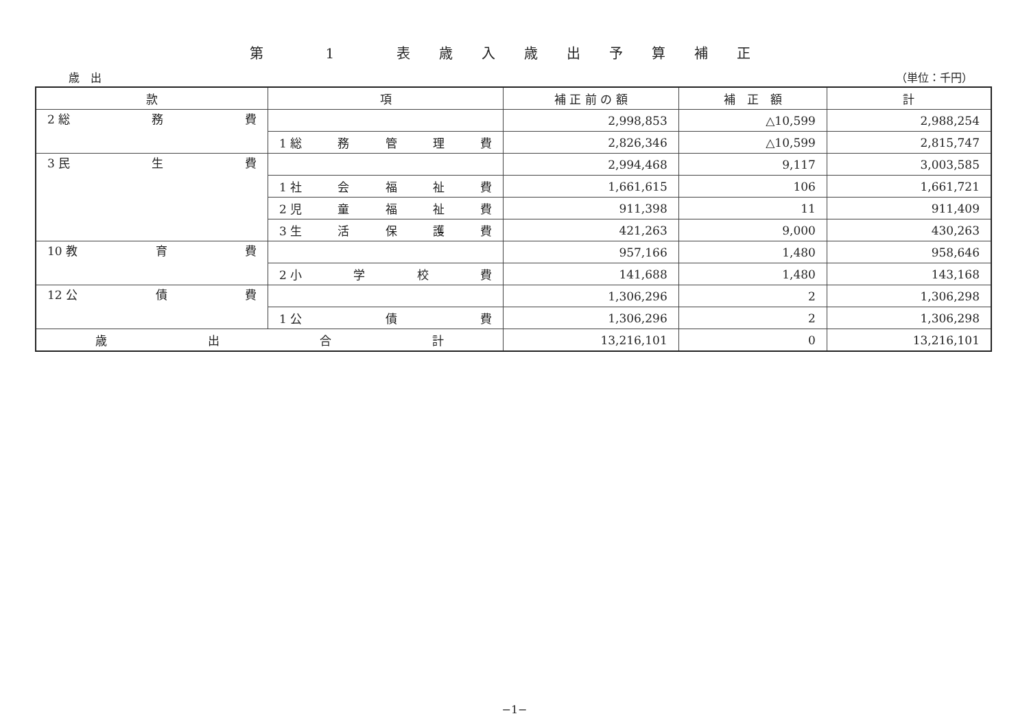第 1 表歳入歳出予算補正
歳　出 （単位：千円）
| 款 | 項 | 補 正 前 の 額 | 補 正 額 | 計 |
| --- | --- | --- | --- | --- |
| 2 総 務 費 | | 2,998,853 | △10,599 | 2,988,254 |
| | 1 総 務 管 理 費 | 2,826,346 | △10,599 | 2,815,747 |
| 3 民 生 費 | | 2,994,468 | 9,117 | 3,003,585 |
| | 1 社 会 福 祉 費 | 1,661,615 | 106 | 1,661,721 |
| | 2 児 童 福 祉 費 | 911,398 | 11 | 911,409 |
| | 3 生 活 保 護 費 | 421,263 | 9,000 | 430,263 |
| 10 教 育 費 | | 957,166 | 1,480 | 958,646 |
| | 2 小 学 校 費 | 141,688 | 1,480 | 143,168 |
| 12 公 債 費 | | 1,306,296 | 2 | 1,306,298 |
| | 1 公 債 費 | 1,306,296 | 2 | 1,306,298 |
| 歳 出 合 計 | | 13,216,101 | 0 | 13,216,101 |
−1−